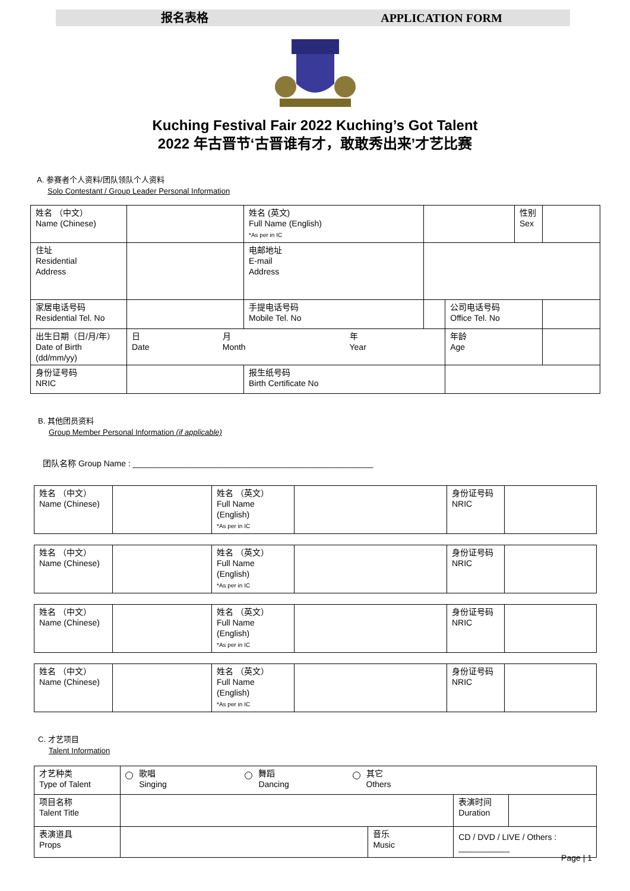报名表格 APPLICATION FORM
Kuching Festival Fair 2022 Kuching’s Got Talent
2022 年古晋节‘古晋谁有才，敢敢秀出来’才艺比赛
A. 参赛者个人资料/团队领队个人资料
Solo Contestant / Group Leader Personal Information
| 姓名 （中文） Name (Chinese) | | 姓名 (英文) Full Name (English) *As per in IC | | | | 性别 Sex | |
| 住址 Residential Address | | | 电邮地址 E-mail Address | | | | |
| 家居电话号码 Residential Tel. No | | | 手提电话号码 Mobile Tel. No | | 公司电话号码 Office Tel. No | | |
| 出生日期（日/月/年） Date of Birth (dd/mm/yy) | 日 Date 月 Month 年 Year | | | | 年龄 Age | | |
| 身份证号码 NRIC | | | 报生纸号码 Birth Certificate No | | | | |
B. 其他团员资料
Group Member Personal Information (if applicable)
团队名称 Group Name : ____________________________________________________
| 姓名 （中文） Name (Chinese) | | 姓名 （英文） Full Name (English) *As per in IC | | 身份证号码 NRIC | |
| 姓名 （中文） Name (Chinese) | | 姓名 （英文） Full Name (English) *As per in IC | | 身份证号码 NRIC | |
| 姓名 （中文） Name (Chinese) | | 姓名 （英文） Full Name (English) *As per in IC | | 身份证号码 NRIC | |
| 姓名 （中文） Name (Chinese) | | 姓名 （英文） Full Name (English) *As per in IC | | 身份证号码 NRIC | |
C. 才艺项目
Talent Information
| 才艺种类 Type of Talent | 歌唱 Singing 舞蹈 Dancing 其它 Others | | | |
| 项目名称 Talent Title | | | 表演时间 Duration | |
| 表演道具 Props | | 音乐 Music | CD / DVD / LIVE / Others : ___________ | |
Page | 1